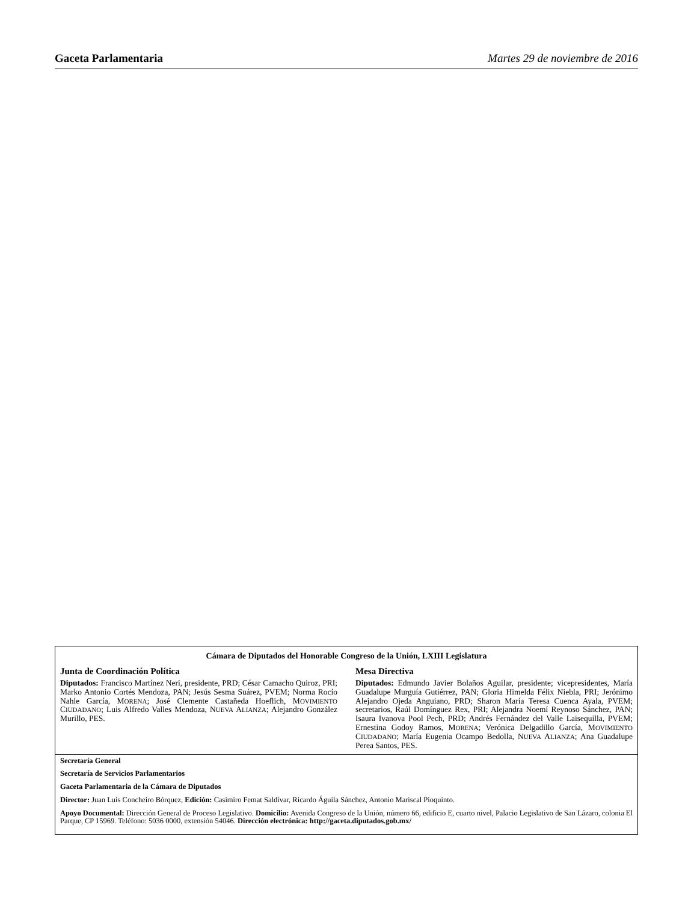Gaceta Parlamentaria Martes 29 de noviembre de 2016
Cámara de Diputados del Honorable Congreso de la Unión, LXIII Legislatura
Junta de Coordinación Política
Diputados: Francisco Martínez Neri, presidente, PRD; César Camacho Quiroz, PRI; Marko Antonio Cortés Mendoza, PAN; Jesús Sesma Suárez, PVEM; Norma Rocío Nahle García, MORENA; José Clemente Castañeda Hoeflich, MOVIMIENTO CIUDADANO; Luis Alfredo Valles Mendoza, NUEVA ALIANZA; Alejandro González Murillo, PES.
Mesa Directiva
Diputados: Edmundo Javier Bolaños Aguilar, presidente; vicepresidentes, María Guadalupe Murguía Gutiérrez, PAN; Gloria Himelda Félix Niebla, PRI; Jerónimo Alejandro Ojeda Anguiano, PRD; Sharon María Teresa Cuenca Ayala, PVEM; secretarios, Raúl Domínguez Rex, PRI; Alejandra Noemí Reynoso Sánchez, PAN; Isaura Ivanova Pool Pech, PRD; Andrés Fernández del Valle Laisequilla, PVEM; Ernestina Godoy Ramos, MORENA; Verónica Delgadillo García, MOVIMIENTO CIUDADANO; María Eugenia Ocampo Bedolla, NUEVA ALIANZA; Ana Guadalupe Perea Santos, PES.
Secretaría General
Secretaría de Servicios Parlamentarios
Gaceta Parlamentaria de la Cámara de Diputados
Director: Juan Luis Concheiro Bórquez, Edición: Casimiro Femat Saldívar, Ricardo Águila Sánchez, Antonio Mariscal Pioquinto.
Apoyo Documental: Dirección General de Proceso Legislativo. Domicilio: Avenida Congreso de la Unión, número 66, edificio E, cuarto nivel, Palacio Legislativo de San Lázaro, colonia El Parque, CP 15969. Teléfono: 5036 0000, extensión 54046. Dirección electrónica: http://gaceta.diputados.gob.mx/